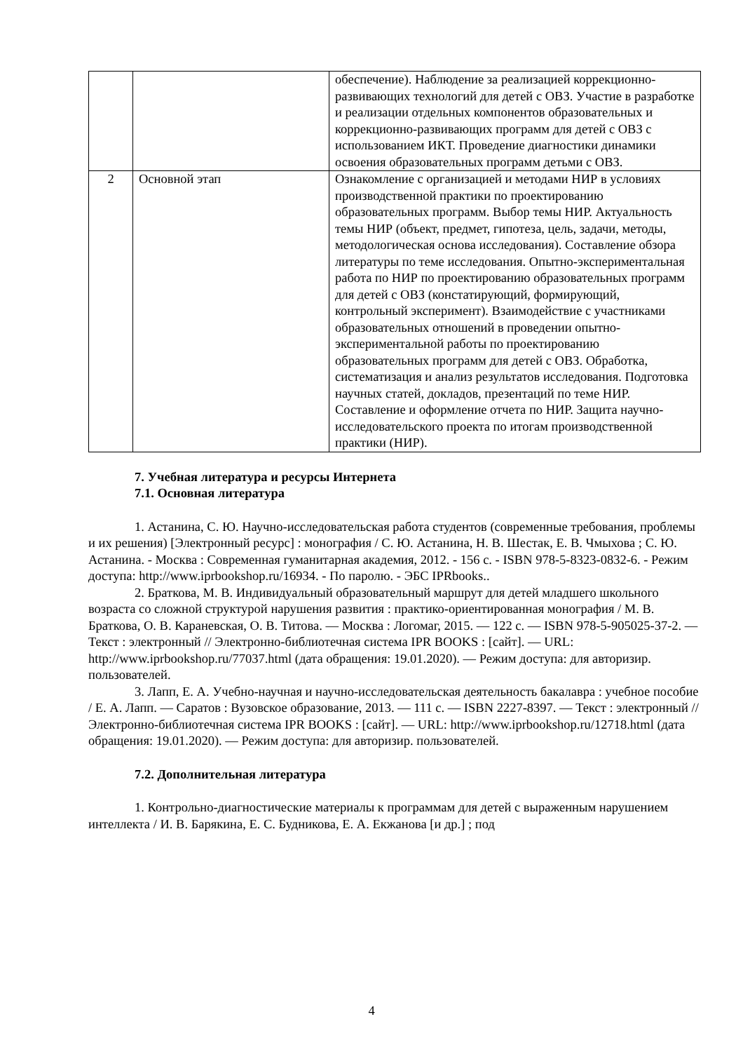| | | обеспечение). Наблюдение за реализацией коррекционно-развивающих технологий для детей с ОВЗ. Участие в разработке и реализации отдельных компонентов образовательных и коррекционно-развивающих программ для детей с ОВЗ с использованием ИКТ. Проведение диагностики динамики освоения образовательных программ детьми с ОВЗ. |
| 2 | Основной этап | Ознакомление с организацией и методами НИР в условиях производственной практики по проектированию образовательных программ. Выбор темы НИР. Актуальность темы НИР (объект, предмет, гипотеза, цель, задачи, методы, методологическая основа исследования). Составление обзора литературы по теме исследования. Опытно-экспериментальная работа по НИР по проектированию образовательных программ для детей с ОВЗ (констатирующий, формирующий, контрольный эксперимент). Взаимодействие с участниками образовательных отношений в проведении опытно-экспериментальной работы по проектированию образовательных программ для детей с ОВЗ. Обработка, систематизация и анализ результатов исследования. Подготовка научных статей, докладов, презентаций по теме НИР. Составление и оформление отчета по НИР. Защита научно-исследовательского проекта по итогам производственной практики (НИР). |
7. Учебная литература и ресурсы Интернета
7.1. Основная литература
1. Астанина, С. Ю. Научно-исследовательская работа студентов (современные требования, проблемы и их решения) [Электронный ресурс] : монография / С. Ю. Астанина, Н. В. Шестак, Е. В. Чмыхова ; С. Ю. Астанина. - Москва : Современная гуманитарная академия, 2012. - 156 с. - ISBN 978-5-8323-0832-6. - Режим доступа: http://www.iprbookshop.ru/16934. - По паролю. - ЭБС IPRbooks..
2. Браткова, М. В. Индивидуальный образовательный маршрут для детей младшего школьного возраста со сложной структурой нарушения развития : практико-ориентированная монография / М. В. Браткова, О. В. Караневская, О. В. Титова. — Москва : Логомаг, 2015. — 122 c. — ISBN 978-5-905025-37-2. — Текст : электронный // Электронно-библиотечная система IPR BOOKS : [сайт]. — URL: http://www.iprbookshop.ru/77037.html (дата обращения: 19.01.2020). — Режим доступа: для авторизир. пользователей.
3. Лапп, Е. А. Учебно-научная и научно-исследовательская деятельность бакалавра : учебное пособие / Е. А. Лапп. — Саратов : Вузовское образование, 2013. — 111 c. — ISBN 2227-8397. — Текст : электронный // Электронно-библиотечная система IPR BOOKS : [сайт]. — URL: http://www.iprbookshop.ru/12718.html (дата обращения: 19.01.2020). — Режим доступа: для авторизир. пользователей.
7.2. Дополнительная литература
1. Контрольно-диагностические материалы к программам для детей с выраженным нарушением интеллекта / И. В. Барякина, Е. С. Будникова, Е. А. Екжанова [и др.] ; под
4